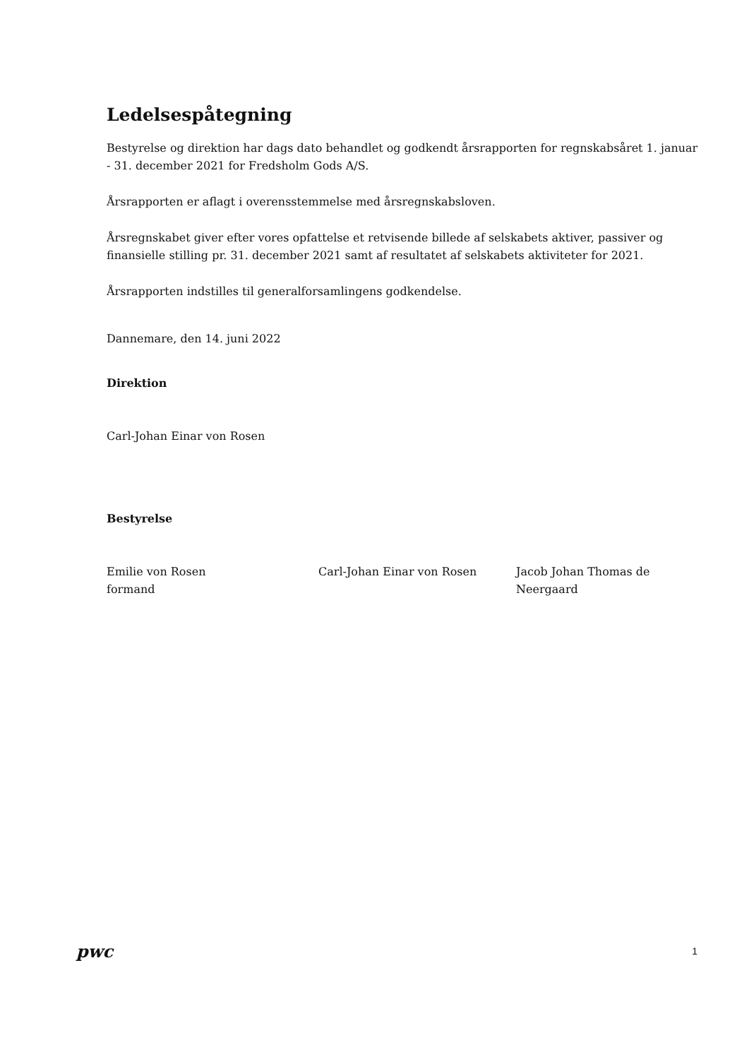Ledelsespåtegning
Bestyrelse og direktion har dags dato behandlet og godkendt årsrapporten for regnskabsåret 1. januar - 31. december 2021 for Fredsholm Gods A/S.
Årsrapporten er aflagt i overensstemmelse med årsregnskabsloven.
Årsregnskabet giver efter vores opfattelse et retvisende billede af selskabets aktiver, passiver og finansielle stilling pr. 31. december 2021 samt af resultatet af selskabets aktiviteter for 2021.
Årsrapporten indstilles til generalforsamlingens godkendelse.
Dannemare, den 14. juni 2022
Direktion
Carl-Johan Einar von Rosen
Bestyrelse
Emilie von Rosen
formand
Carl-Johan Einar von Rosen Jacob Johan Thomas de Neergaard
pwc
1